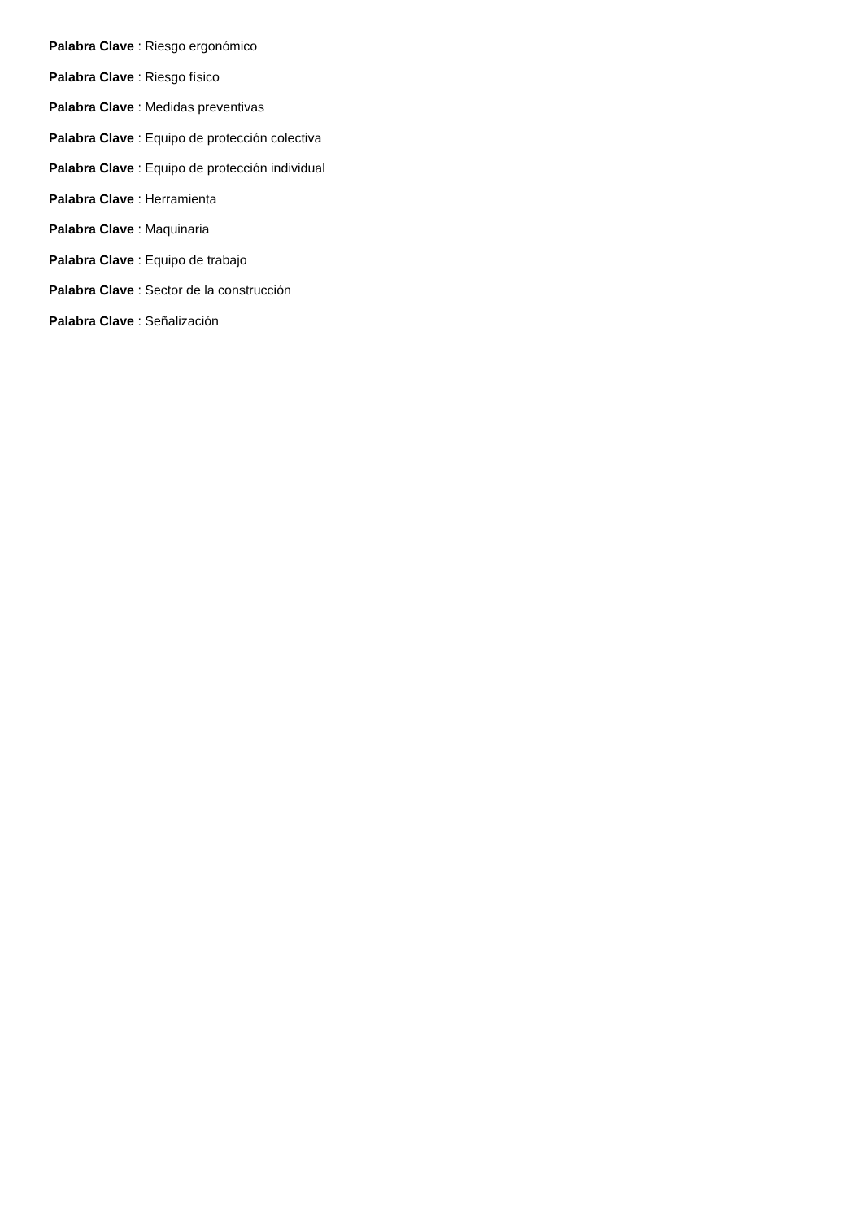Palabra Clave : Riesgo ergonómico
Palabra Clave : Riesgo físico
Palabra Clave : Medidas preventivas
Palabra Clave : Equipo de protección colectiva
Palabra Clave : Equipo de protección individual
Palabra Clave : Herramienta
Palabra Clave : Maquinaria
Palabra Clave : Equipo de trabajo
Palabra Clave : Sector de la construcción
Palabra Clave : Señalización